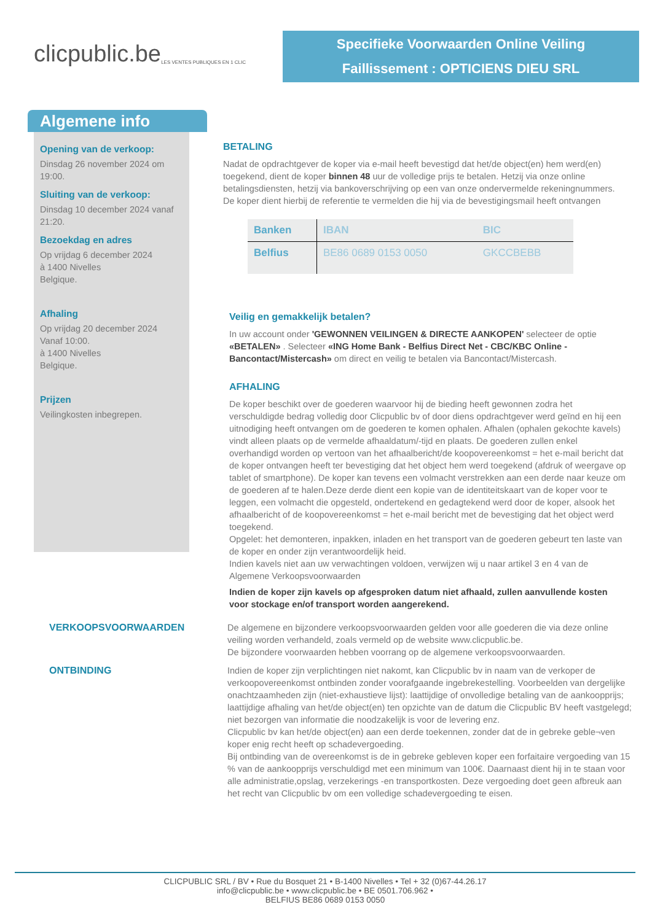clicpublic.be
LES VENTES PUBLIQUES EN 1 CLIC
Specifieke Voorwaarden Online Veiling
Faillissement : OPTICIENS DIEU SRL
Algemene info
Opening van de verkoop:
Dinsdag 26 november 2024 om 19:00.
Sluiting van de verkoop:
Dinsdag 10 december 2024 vanaf 21:20.
Bezoekdag en adres
Op vrijdag 6 december 2024
à 1400 Nivelles
Belgique.
Afhaling
Op vrijdag 20 december 2024
Vanaf 10:00.
à 1400 Nivelles
Belgique.
Prijzen
Veilingkosten inbegrepen.
BETALING
Nadat de opdrachtgever de koper via e-mail heeft bevestigd dat het/de object(en) hem werd(en) toegekend, dient de koper binnen 48 uur de volledige prijs te betalen. Hetzij via onze online betalingsdiensten, hetzij via bankoverschrijving op een van onze ondervermelde rekeningnummers. De koper dient hierbij de referentie te vermelden die hij via de bevestigingsmail heeft ontvangen
| Banken | IBAN | BIC |
| --- | --- | --- |
| Belfius | BE86 0689 0153 0050 | GKCCBEBB |
Veilig en gemakkelijk betalen?
In uw account onder 'GEWONNEN VEILINGEN & DIRECTE AANKOPEN' selecteer de optie «BETALEN» . Selecteer «ING Home Bank - Belfius Direct Net - CBC/KBC Online - Bancontact/Mistercash» om direct en veilig te betalen via Bancontact/Mistercash.
AFHALING
De koper beschikt over de goederen waarvoor hij de bieding heeft gewonnen zodra het verschuldigde bedrag volledig door Clicpublic bv of door diens opdrachtgever werd geïnd en hij een uitnodiging heeft ontvangen om de goederen te komen ophalen. Afhalen (ophalen gekochte kavels) vindt alleen plaats op de vermelde afhaaldatum/-tijd en plaats. De goederen zullen enkel overhandigd worden op vertoon van het afhaalbericht/de koopovereenkomst = het e-mail bericht dat de koper ontvangen heeft ter bevestiging dat het object hem werd toegekend (afdruk of weergave op tablet of smartphone). De koper kan tevens een volmacht verstrekken aan een derde naar keuze om de goederen af te halen.Deze derde dient een kopie van de identiteitskaart van de koper voor te leggen, een volmacht die opgesteld, ondertekend en gedagtekend werd door de koper, alsook het afhaalbericht of de koopovereenkomst = het e-mail bericht met de bevestiging dat het object werd toegekend.
Opgelet: het demonteren, inpakken, inladen en het transport van de goederen gebeurt ten laste van de koper en onder zijn verantwoordelijk heid.
Indien kavels niet aan uw verwachtingen voldoen, verwijzen wij u naar artikel 3 en 4 van de Algemene Verkoopsvoorwaarden
Indien de koper zijn kavels op afgesproken datum niet afhaald, zullen aanvullende kosten voor stockage en/of transport worden aangerekend.
VERKOOPSVOORWAARDEN De algemene en bijzondere verkoopsvoorwaarden gelden voor alle goederen die via deze online veiling worden verhandeld, zoals vermeld op de website www.clicpublic.be.
De bijzondere voorwaarden hebben voorrang op de algemene verkoopsvoorwaarden.
ONTBINDING Indien de koper zijn verplichtingen niet nakomt, kan Clicpublic bv in naam van de verkoper de verkoopovereenkomst ontbinden zonder voorafgaande ingebrekestelling. Voorbeelden van dergelijke onachtzaamheden zijn (niet-exhaustieve lijst): laattijdige of onvolledige betaling van de aankoopprijs; laattijdige afhaling van het/de object(en) ten opzichte van de datum die Clicpublic BV heeft vastgelegd; niet bezorgen van informatie die noodzakelijk is voor de levering enz.
Clicpublic bv kan het/de object(en) aan een derde toekennen, zonder dat de in gebreke geble¬ven koper enig recht heeft op schadevergoeding.
Bij ontbinding van de overeenkomst is de in gebreke gebleven koper een forfaitaire vergoeding van 15 % van de aankoopprijs verschuldigd met een minimum van 100€. Daarnaast dient hij in te staan voor alle administratie,opslag, verzekerings -en transportkosten. Deze vergoeding doet geen afbreuk aan het recht van Clicpublic bv om een volledige schadevergoeding te eisen.
CLICPUBLIC SRL / BV • Rue du Bosquet 21 • B-1400 Nivelles • Tel + 32 (0)67-44.26.17
info@clicpublic.be • www.clicpublic.be • BE 0501.706.962 •
BELFIUS BE86 0689 0153 0050